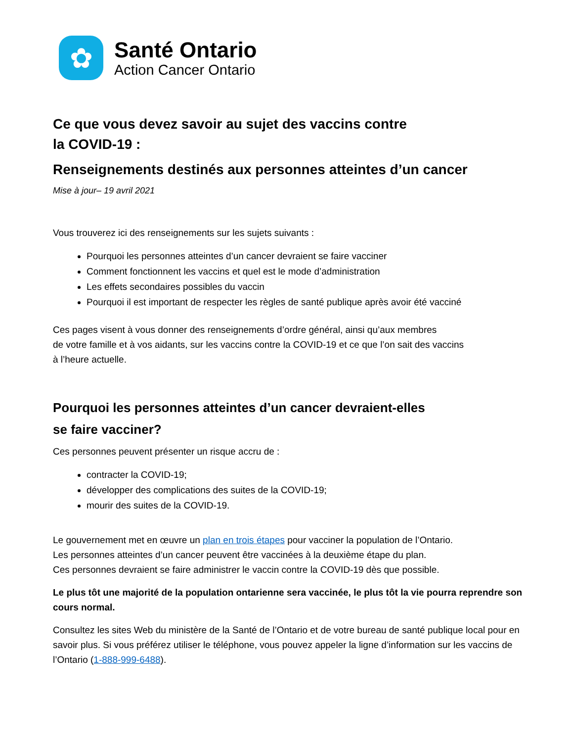✿
Santé Ontario
Action Cancer Ontario
Ce que vous devez savoir au sujet des vaccins contre
la COVID-19 :
Renseignements destinés aux personnes atteintes d’un cancer
Mise à jour– 19 avril 2021
Vous trouverez ici des renseignements sur les sujets suivants :
Pourquoi les personnes atteintes d’un cancer devraient se faire vacciner
Comment fonctionnent les vaccins et quel est le mode d’administration
Les effets secondaires possibles du vaccin
Pourquoi il est important de respecter les règles de santé publique après avoir été vacciné
Ces pages visent à vous donner des renseignements d’ordre général, ainsi qu’aux membres
de votre famille et à vos aidants, sur les vaccins contre la COVID-19 et ce que l’on sait des vaccins
à l’heure actuelle.
Pourquoi les personnes atteintes d’un cancer devraient-elles
se faire vacciner?
Ces personnes peuvent présenter un risque accru de :
contracter la COVID-19;
développer des complications des suites de la COVID-19;
mourir des suites de la COVID-19.
Le gouvernement met en œuvre un plan en trois étapes pour vacciner la population de l’Ontario.
Les personnes atteintes d’un cancer peuvent être vaccinées à la deuxième étape du plan.
Ces personnes devraient se faire administrer le vaccin contre la COVID-19 dès que possible.
Le plus tôt une majorité de la population ontarienne sera vaccinée, le plus tôt la vie pourra reprendre son cours normal.
Consultez les sites Web du ministère de la Santé de l’Ontario et de votre bureau de santé publique local pour en savoir plus. Si vous préférez utiliser le téléphone, vous pouvez appeler la ligne d’information sur les vaccins de l’Ontario (1-888-999-6488).